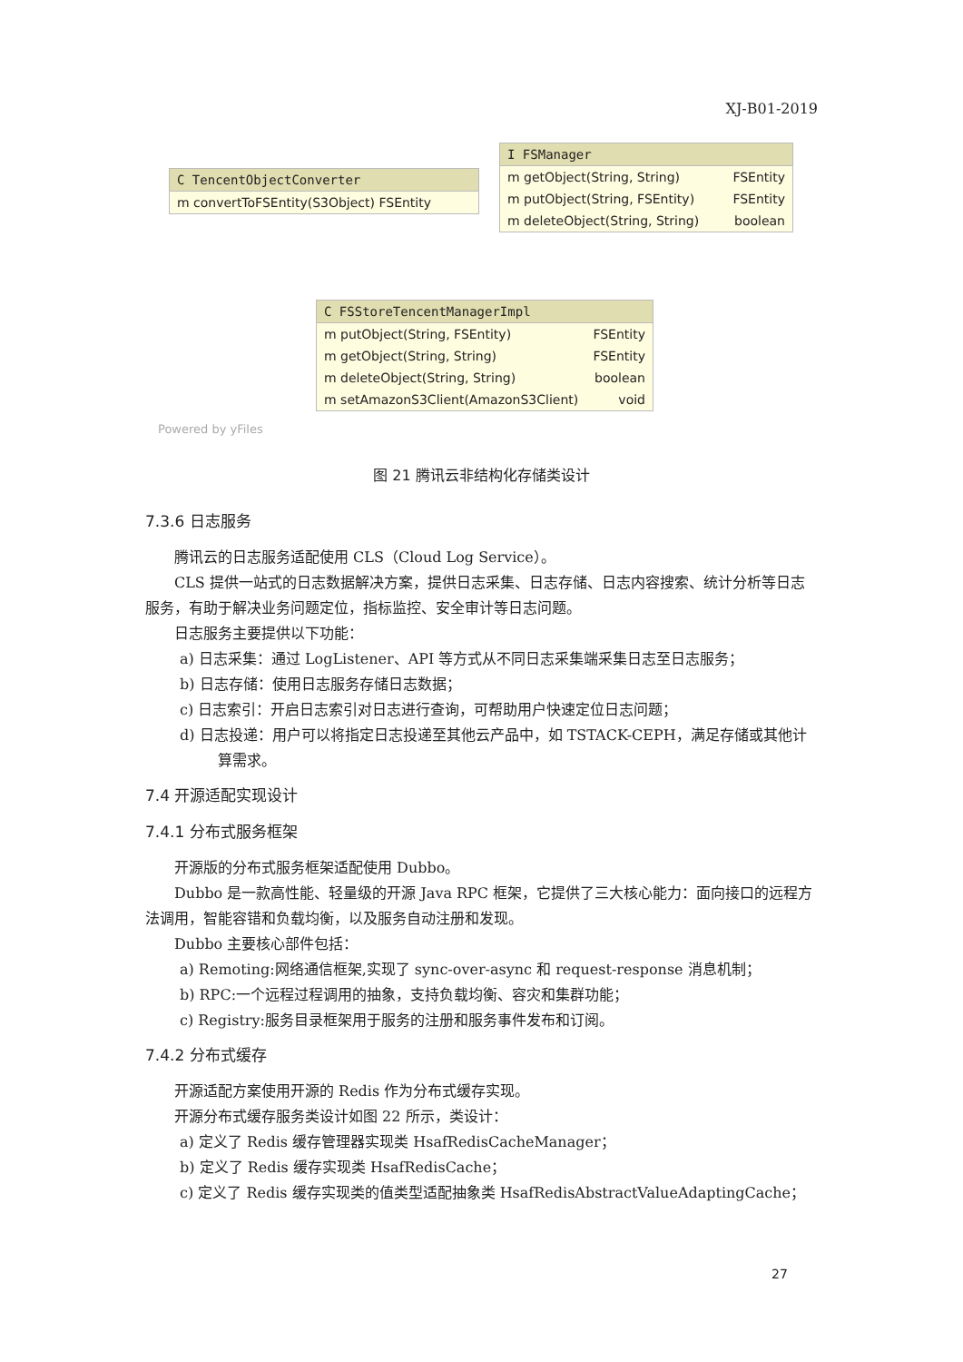XJ-B01-2019
C TencentObjectConverter
m convertToFSEntity(S3Object) FSEntity
I FSManager
m getObject(String, String) FSEntity
m putObject(String, FSEntity) FSEntity
m deleteObject(String, String) boolean
C FSStoreTencentManagerImpl
m putObject(String, FSEntity) FSEntity
m getObject(String, String) FSEntity
m deleteObject(String, String) boolean
m setAmazonS3Client(AmazonS3Client) void
Powered by yFiles
图 21 腾讯云非结构化存储类设计
7.3.6 日志服务
腾讯云的日志服务适配使用 CLS（Cloud Log Service）。
CLS 提供一站式的日志数据解决方案，提供日志采集、日志存储、日志内容搜索、统计分析等日志服务，有助于解决业务问题定位，指标监控、安全审计等日志问题。
日志服务主要提供以下功能：
a) 日志采集：通过 LogListener、API 等方式从不同日志采集端采集日志至日志服务；
b) 日志存储：使用日志服务存储日志数据；
c) 日志索引：开启日志索引对日志进行查询，可帮助用户快速定位日志问题；
d) 日志投递：用户可以将指定日志投递至其他云产品中，如 TSTACK-CEPH，满足存储或其他计算需求。
7.4 开源适配实现设计
7.4.1 分布式服务框架
开源版的分布式服务框架适配使用 Dubbo。
Dubbo 是一款高性能、轻量级的开源 Java RPC 框架，它提供了三大核心能力：面向接口的远程方法调用，智能容错和负载均衡，以及服务自动注册和发现。
Dubbo 主要核心部件包括：
a) Remoting:网络通信框架,实现了 sync-over-async 和 request-response 消息机制；
b) RPC:一个远程过程调用的抽象，支持负载均衡、容灾和集群功能；
c) Registry:服务目录框架用于服务的注册和服务事件发布和订阅。
7.4.2 分布式缓存
开源适配方案使用开源的 Redis 作为分布式缓存实现。
开源分布式缓存服务类设计如图 22 所示，类设计：
a) 定义了 Redis 缓存管理器实现类 HsafRedisCacheManager；
b) 定义了 Redis 缓存实现类 HsafRedisCache；
c) 定义了 Redis 缓存实现类的值类型适配抽象类 HsafRedisAbstractValueAdaptingCache；
27